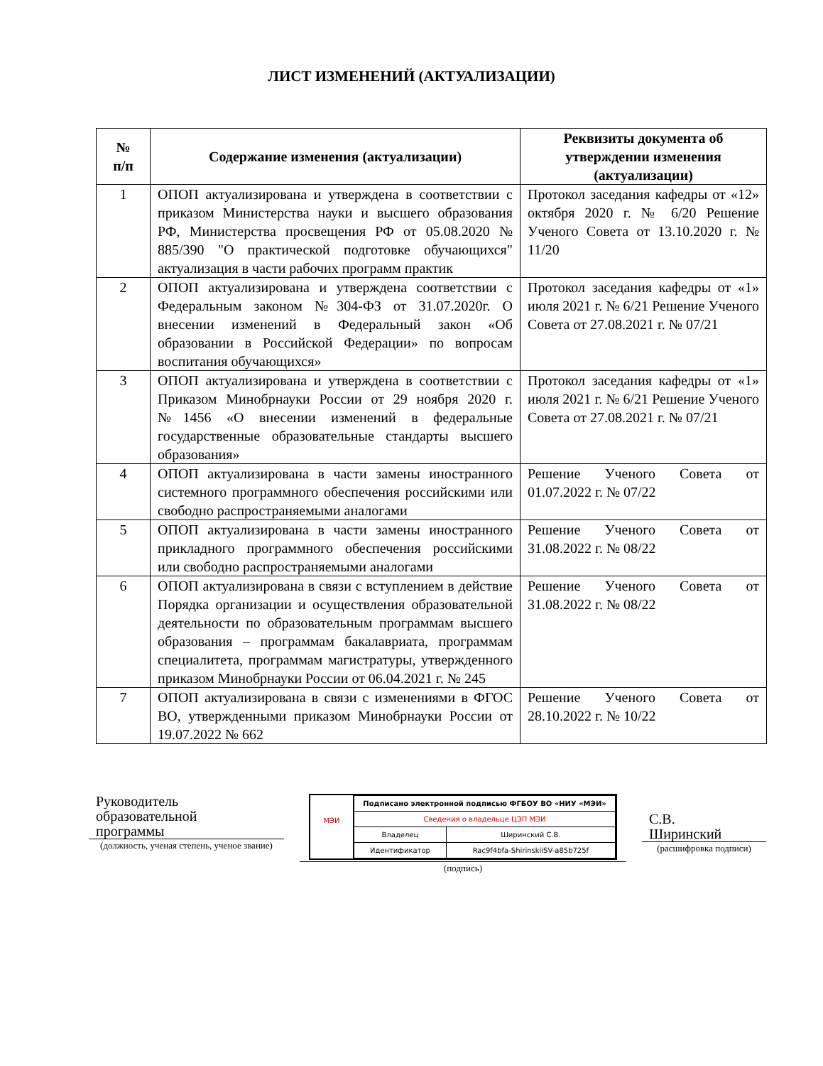ЛИСТ ИЗМЕНЕНИЙ (АКТУАЛИЗАЦИИ)
| № п/п | Содержание изменения (актуализации) | Реквизиты документа об утверждении изменения (актуализации) |
| --- | --- | --- |
| 1 | ОПОП актуализирована и утверждена в соответствии с приказом Министерства науки и высшего образования РФ, Министерства просвещения РФ от 05.08.2020 № 885/390 "О практической подготовке обучающихся" актуализация в части рабочих программ практик | Протокол заседания кафедры от «12» октября 2020 г. № 6/20 Решение Ученого Совета от 13.10.2020 г. № 11/20 |
| 2 | ОПОП актуализирована и утверждена соответствии с Федеральным законом №304-ФЗ от 31.07.2020г. О внесении изменений в Федеральный закон «Об образовании в Российской Федерации» по вопросам воспитания обучающихся» | Протокол заседания кафедры от «1» июля 2021 г. № 6/21 Решение Ученого Совета от 27.08.2021 г. № 07/21 |
| 3 | ОПОП актуализирована и утверждена в соответствии с Приказом Минобрнауки России от 29 ноября 2020 г. №1456 «О внесении изменений в федеральные государственные образовательные стандарты высшего образования» | Протокол заседания кафедры от «1» июля 2021 г. № 6/21 Решение Ученого Совета от 27.08.2021 г. № 07/21 |
| 4 | ОПОП актуализирована в части замены иностранного системного программного обеспечения российскими или свободно распространяемыми аналогами | Решение Ученого Совета от 01.07.2022 г. № 07/22 |
| 5 | ОПОП актуализирована в части замены иностранного прикладного программного обеспечения российскими или свободно распространяемыми аналогами | Решение Ученого Совета от 31.08.2022 г. № 08/22 |
| 6 | ОПОП актуализирована в связи с вступлением в действие Порядка организации и осуществления образовательной деятельности по образовательным программам высшего образования – программам бакалавриата, программам специалитета, программам магистратуры, утвержденного приказом Минобрнауки России от 06.04.2021 г. № 245 | Решение Ученого Совета от 31.08.2022 г. № 08/22 |
| 7 | ОПОП актуализирована в связи с изменениями в ФГОС ВО, утвержденными приказом Минобрнауки России от 19.07.2022 № 662 | Решение Ученого Совета от 28.10.2022 г. № 10/22 |
Руководитель
образовательной
программы
(должность, ученая степень, ученое звание)
МЭИ
| Подписано электронной подписью ФГБОУ ВО «НИУ «МЭИ» | |
| Сведения о владельце ЦЭП МЭИ | |
| Владелец | Ширинский С.В. |
| Идентификатор | Rac9f4bfa-ShirinskiiSV-a85b725f |
(подпись)
С.В.
Ширинский
(расшифровка подписи)